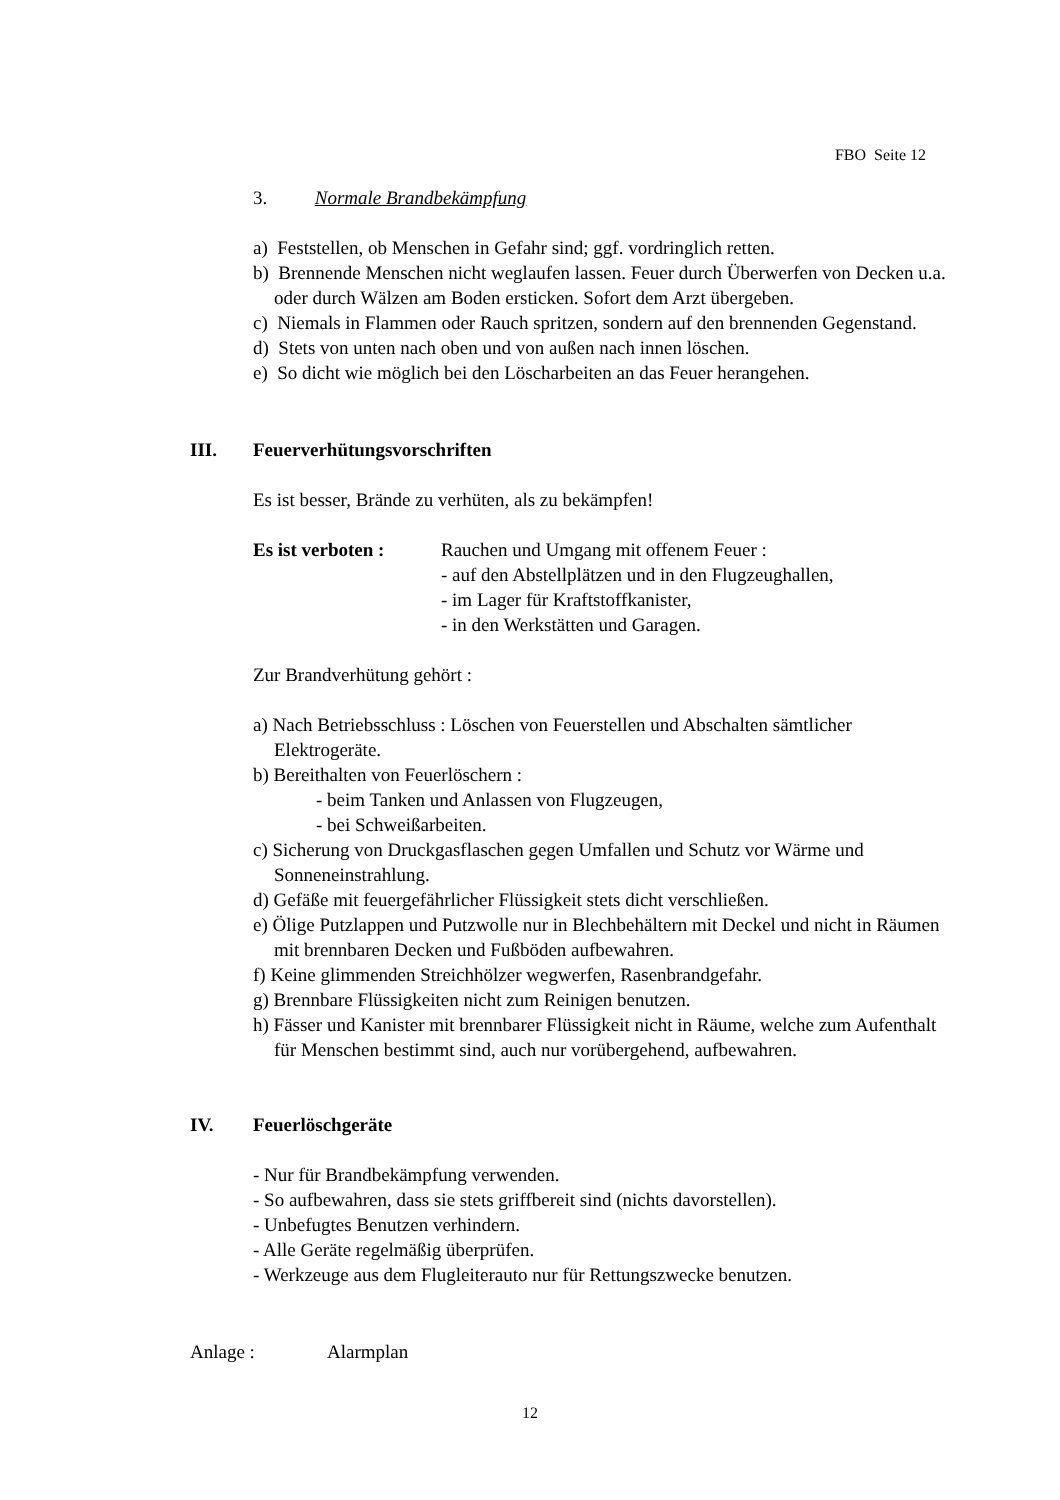FBO Seite 12
3. Normale Brandbekämpfung
a) Feststellen, ob Menschen in Gefahr sind; ggf. vordringlich retten.
b) Brennende Menschen nicht weglaufen lassen. Feuer durch Überwerfen von Decken u.a. oder durch Wälzen am Boden ersticken. Sofort dem Arzt übergeben.
c) Niemals in Flammen oder Rauch spritzen, sondern auf den brennenden Gegenstand.
d) Stets von unten nach oben und von außen nach innen löschen.
e) So dicht wie möglich bei den Löscharbeiten an das Feuer herangehen.
III. Feuerverhütungsvorschriften
Es ist besser, Brände zu verhüten, als zu bekämpfen!
Es ist verboten :
Rauchen und Umgang mit offenem Feuer :
- auf den Abstellplätzen und in den Flugzeughallen,
- im Lager für Kraftstoffkanister,
- in den Werkstätten und Garagen.
Zur Brandverhütung gehört :
a) Nach Betriebsschluss : Löschen von Feuerstellen und Abschalten sämtlicher Elektrogeräte.
b) Bereithalten von Feuerlöschern :
- beim Tanken und Anlassen von Flugzeugen,
- bei Schweißarbeiten.
c) Sicherung von Druckgasflaschen gegen Umfallen und Schutz vor Wärme und Sonneneinstrahlung.
d) Gefäße mit feuergefährlicher Flüssigkeit stets dicht verschließen.
e) Ölige Putzlappen und Putzwolle nur in Blechbehältern mit Deckel und nicht in Räumen mit brennbaren Decken und Fußböden aufbewahren.
f) Keine glimmenden Streichhölzer wegwerfen, Rasenbrandgefahr.
g) Brennbare Flüssigkeiten nicht zum Reinigen benutzen.
h) Fässer und Kanister mit brennbarer Flüssigkeit nicht in Räume, welche zum Aufenthalt für Menschen bestimmt sind, auch nur vorübergehend, aufbewahren.
IV. Feuerlöschgeräte
- Nur für Brandbekämpfung verwenden.
- So aufbewahren, dass sie stets griffbereit sind (nichts davorstellen).
- Unbefugtes Benutzen verhindern.
- Alle Geräte regelmäßig überprüfen.
- Werkzeuge aus dem Flugleiterauto nur für Rettungszwecke benutzen.
Anlage : Alarmplan
12